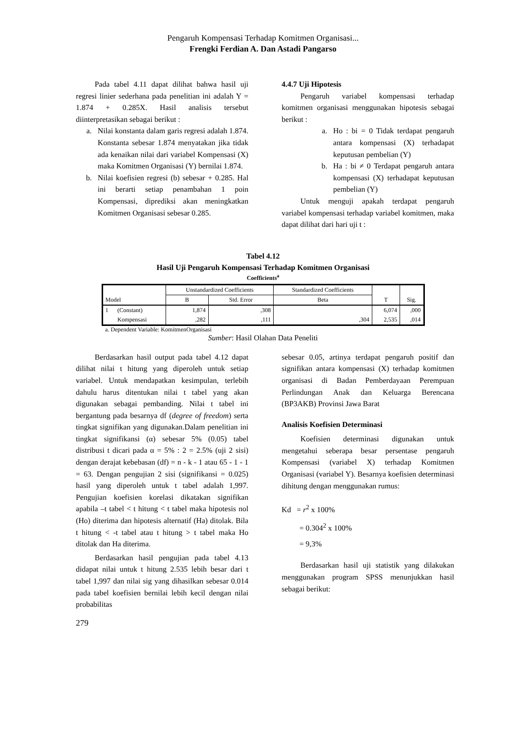Pengaruh Kompensasi Terhadap Komitmen Organisasi...
Frengki Ferdian A. Dan Astadi Pangarso
Pada tabel 4.11 dapat dilihat bahwa hasil uji regresi linier sederhana pada penelitian ini adalah Y = 1.874 + 0.285X. Hasil analisis tersebut diinterpretasikan sebagai berikut :
a. Nilai konstanta dalam garis regresi adalah 1.874. Konstanta sebesar 1.874 menyatakan jika tidak ada kenaikan nilai dari variabel Kompensasi (X) maka Komitmen Organisasi (Y) bernilai 1.874.
b. Nilai koefisien regresi (b) sebesar + 0.285. Hal ini berarti setiap penambahan 1 poin Kompensasi, diprediksi akan meningkatkan Komitmen Organisasi sebesar 0.285.
4.4.7 Uji Hipotesis
Pengaruh variabel kompensasi terhadap komitmen organisasi menggunakan hipotesis sebagai berikut :
a. Ho : bi = 0 Tidak terdapat pengaruh antara kompensasi (X) terhadapat keputusan pembelian (Y)
b. Ha : bi ≠ 0 Terdapat pengaruh antara kompensasi (X) terhadapat keputusan pembelian (Y)
Untuk menguji apakah terdapat pengaruh variabel kompensasi terhadap variabel komitmen, maka dapat dilihat dari hari uji t :
Tabel 4.12
Hasil Uji Pengaruh Kompensasi Terhadap Komitmen Organisasi
Coefficients<sup>a</sup>
| Model | | Unstandardized Coefficients | | Standardized Coefficients | T | Sig. |
| --- | --- | --- | --- | --- | --- | --- |
| | | B | Std. Error | Beta | | |
| 1 | (Constant) | 1,874 | ,308 | | 6,074 | ,000 |
| | Kompensasi | ,282 | ,111 | ,304 | 2,535 | ,014 |
a. Dependent Variable: KomitmenOrganisasi
Sumber: Hasil Olahan Data Peneliti
Berdasarkan hasil output pada tabel 4.12 dapat dilihat nilai t hitung yang diperoleh untuk setiap variabel. Untuk mendapatkan kesimpulan, terlebih dahulu harus ditentukan nilai t tabel yang akan digunakan sebagai pembanding. Nilai t tabel ini bergantung pada besarnya df (degree of freedom) serta tingkat signifikan yang digunakan.Dalam penelitian ini tingkat signifikansi (α) sebesar 5% (0.05) tabel distribusi t dicari pada α = 5% : 2 = 2.5% (uji 2 sisi) dengan derajat kebebasan (df) = n - k - 1 atau 65 - 1 - 1 = 63. Dengan pengujian 2 sisi (signifikansi = 0.025) hasil yang diperoleh untuk t tabel adalah 1,997. Pengujian koefisien korelasi dikatakan signifikan apabila –t tabel < t hitung < t tabel maka hipotesis nol (Ho) diterima dan hipotesis alternatif (Ha) ditolak. Bila t hitung < -t tabel atau t hitung > t tabel maka Ho ditolak dan Ha diterima.
Berdasarkan hasil pengujian pada tabel 4.13 didapat nilai untuk t hitung 2.535 lebih besar dari t tabel 1,997 dan nilai sig yang dihasilkan sebesar 0.014 pada tabel koefisien bernilai lebih kecil dengan nilai probabilitas
279
sebesar 0.05, artinya terdapat pengaruh positif dan signifikan antara kompensasi (X) terhadap komitmen organisasi di Badan Pemberdayaan Perempuan Perlindungan Anak dan Keluarga Berencana (BP3AKB) Provinsi Jawa Barat
Analisis Koefisien Determinasi
Koefisien determinasi digunakan untuk mengetahui seberapa besar persentase pengaruh Kompensasi (variabel X) terhadap Komitmen Organisasi (variabel Y). Besarnya koefisien determinasi dihitung dengan menggunakan rumus:
Kd = r<sup>2</sup> x 100%
= 0.304<sup>2</sup> x 100%
= 9,3%
Berdasarkan hasil uji statistik yang dilakukan menggunakan program SPSS menunjukkan hasil sebagai berikut: